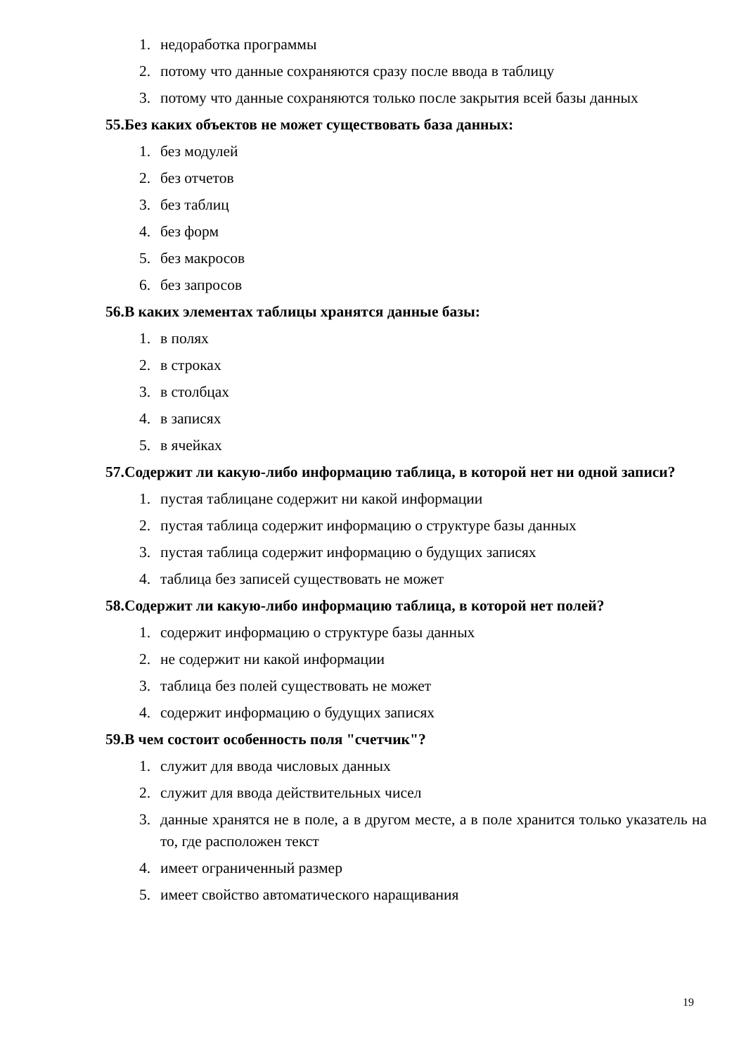1. недоработка программы
2. потому что данные сохраняются сразу после ввода в таблицу
3. потому что данные сохраняются только после закрытия всей базы данных
55.Без каких объектов не может существовать база данных:
1. без модулей
2. без отчетов
3. без таблиц
4. без форм
5. без макросов
6. без запросов
56.В каких элементах таблицы хранятся данные базы:
1. в полях
2. в строках
3. в столбцах
4. в записях
5. в ячейках
57.Содержит ли какую-либо информацию таблица, в которой нет ни одной записи?
1. пустая таблицане содержит ни какой информации
2. пустая таблица содержит информацию о структуре базы данных
3. пустая таблица содержит информацию о будущих записях
4. таблица без записей существовать не может
58.Содержит ли какую-либо информацию таблица, в которой нет полей?
1. содержит информацию о структуре базы данных
2. не содержит ни какой информации
3. таблица без полей существовать не может
4. содержит информацию о будущих записях
59.В чем состоит особенность поля "счетчик"?
1. служит для ввода числовых данных
2. служит для ввода действительных чисел
3. данные хранятся не в поле, а в другом месте, а в поле хранится только указатель на то, где расположен текст
4. имеет ограниченный размер
5. имеет свойство автоматического наращивания
19